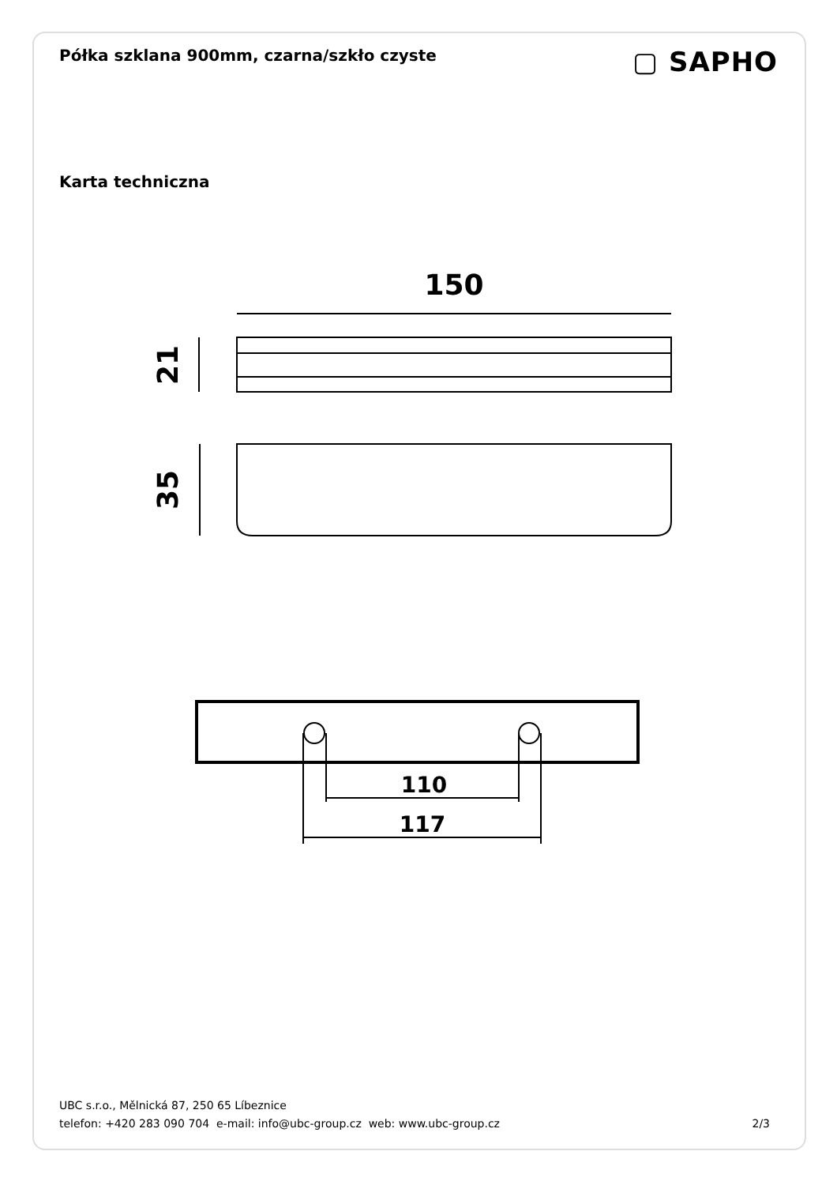Półka szklana 900mm, czarna/szkło czyste
▢ SAPHO
Karta techniczna
150
21
35
110
117
UBC s.r.o., Mělnická 87, 250 65 Líbeznice
telefon: +420 283 090 704 e-mail: info@ubc-group.cz web: www.ubc-group.cz 2/3